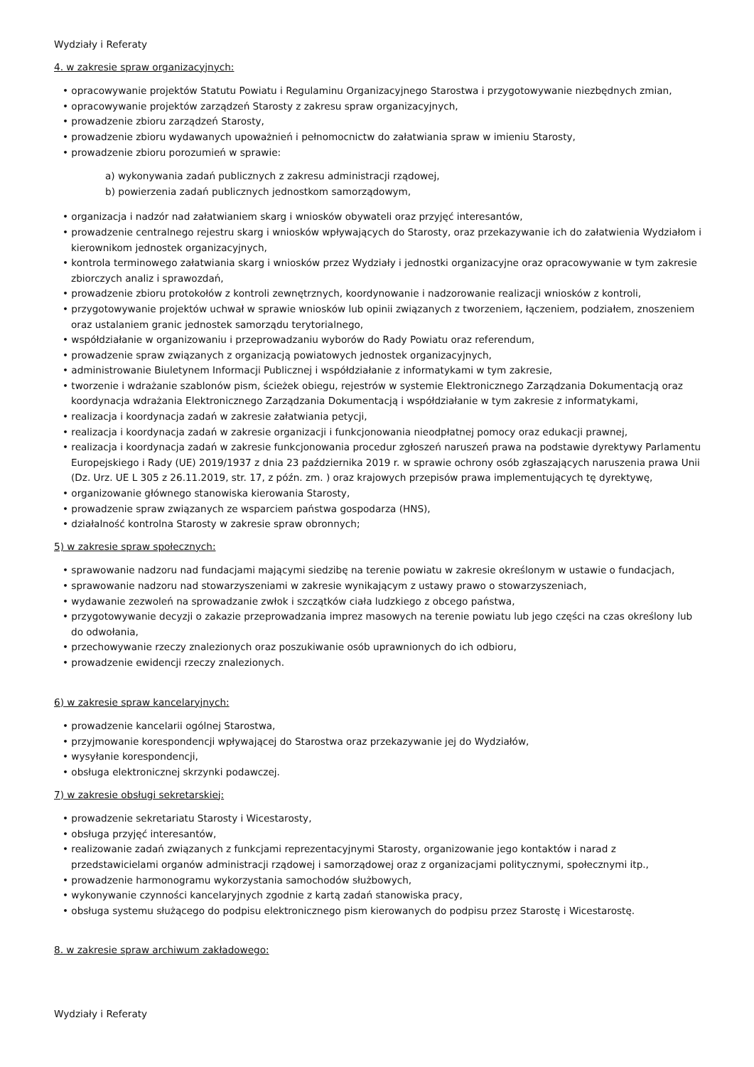Wydziały i Referaty
4. w zakresie spraw organizacyjnych:
• opracowywanie projektów Statutu Powiatu i Regulaminu Organizacyjnego Starostwa i przygotowywanie niezbędnych zmian,
• opracowywanie projektów zarządzeń Starosty z zakresu spraw organizacyjnych,
• prowadzenie zbioru zarządzeń Starosty,
• prowadzenie zbioru wydawanych upoważnień i pełnomocnictw do załatwiania spraw w imieniu Starosty,
• prowadzenie zbioru porozumień w sprawie:
a) wykonywania zadań publicznych z zakresu administracji rządowej,
b) powierzenia zadań publicznych jednostkom samorządowym,
• organizacja i nadzór nad załatwianiem skarg i wniosków obywateli oraz przyjęć interesantów,
• prowadzenie centralnego rejestru skarg i wniosków wpływających do Starosty, oraz przekazywanie ich do załatwienia Wydziałom i kierownikom jednostek organizacyjnych,
• kontrola terminowego załatwiania skarg i wniosków przez Wydziały i jednostki organizacyjne oraz opracowywanie w tym zakresie zbiorczych analiz i sprawozdań,
• prowadzenie zbioru protokołów z kontroli zewnętrznych, koordynowanie i nadzorowanie realizacji wniosków z kontroli,
• przygotowywanie projektów uchwał w sprawie wniosków lub opinii związanych z tworzeniem, łączeniem, podziałem, znoszeniem oraz ustalaniem granic jednostek samorządu terytorialnego,
• współdziałanie w organizowaniu i przeprowadzaniu wyborów do Rady Powiatu oraz referendum,
• prowadzenie spraw związanych z organizacją powiatowych jednostek organizacyjnych,
• administrowanie Biuletynem Informacji Publicznej i współdziałanie z informatykami w tym zakresie,
• tworzenie i wdrażanie szablonów pism, ścieżek obiegu, rejestrów w systemie Elektronicznego Zarządzania Dokumentacją oraz koordynacja wdrażania Elektronicznego Zarządzania Dokumentacją i współdziałanie w tym zakresie z informatykami,
• realizacja i koordynacja zadań w zakresie załatwiania petycji,
• realizacja i koordynacja zadań w zakresie organizacji i funkcjonowania nieodpłatnej pomocy oraz edukacji prawnej,
• realizacja i koordynacja zadań w zakresie funkcjonowania procedur zgłoszeń naruszeń prawa na podstawie dyrektywy Parlamentu Europejskiego i Rady (UE) 2019/1937 z dnia 23 października 2019 r. w sprawie ochrony osób zgłaszających naruszenia prawa Unii (Dz. Urz. UE L 305 z 26.11.2019, str. 17, z późn. zm. ) oraz krajowych przepisów prawa implementujących tę dyrektywę,
• organizowanie głównego stanowiska kierowania Starosty,
• prowadzenie spraw związanych ze wsparciem państwa gospodarza (HNS),
• działalność kontrolna Starosty w zakresie spraw obronnych;
5) w zakresie spraw społecznych:
• sprawowanie nadzoru nad fundacjami mającymi siedzibę na terenie powiatu w zakresie określonym w ustawie o fundacjach,
• sprawowanie nadzoru nad stowarzyszeniami w zakresie wynikającym z ustawy prawo o stowarzyszeniach,
• wydawanie zezwoleń na sprowadzanie zwłok i szczątków ciała ludzkiego z obcego państwa,
• przygotowywanie decyzji o zakazie przeprowadzania imprez masowych na terenie powiatu lub jego części na czas określony lub do odwołania,
• przechowywanie rzeczy znalezionych oraz poszukiwanie osób uprawnionych do ich odbioru,
• prowadzenie ewidencji rzeczy znalezionych.
6) w zakresie spraw kancelaryjnych:
• prowadzenie kancelarii ogólnej Starostwa,
• przyjmowanie korespondencji wpływającej do Starostwa oraz przekazywanie jej do Wydziałów,
• wysyłanie korespondencji,
• obsługa elektronicznej skrzynki podawczej.
7) w zakresie obsługi sekretarskiej:
• prowadzenie sekretariatu Starosty i Wicestarosty,
• obsługa przyjęć interesantów,
• realizowanie zadań związanych z funkcjami reprezentacyjnymi Starosty, organizowanie jego kontaktów i narad z przedstawicielami organów administracji rządowej i samorządowej oraz z organizacjami politycznymi, społecznymi itp.,
• prowadzenie harmonogramu wykorzystania samochodów służbowych,
• wykonywanie czynności kancelaryjnych zgodnie z kartą zadań stanowiska pracy,
• obsługa systemu służącego do podpisu elektronicznego pism kierowanych do podpisu przez Starostę i Wicestarostę.
8. w zakresie spraw archiwum zakładowego:
Wydziały i Referaty